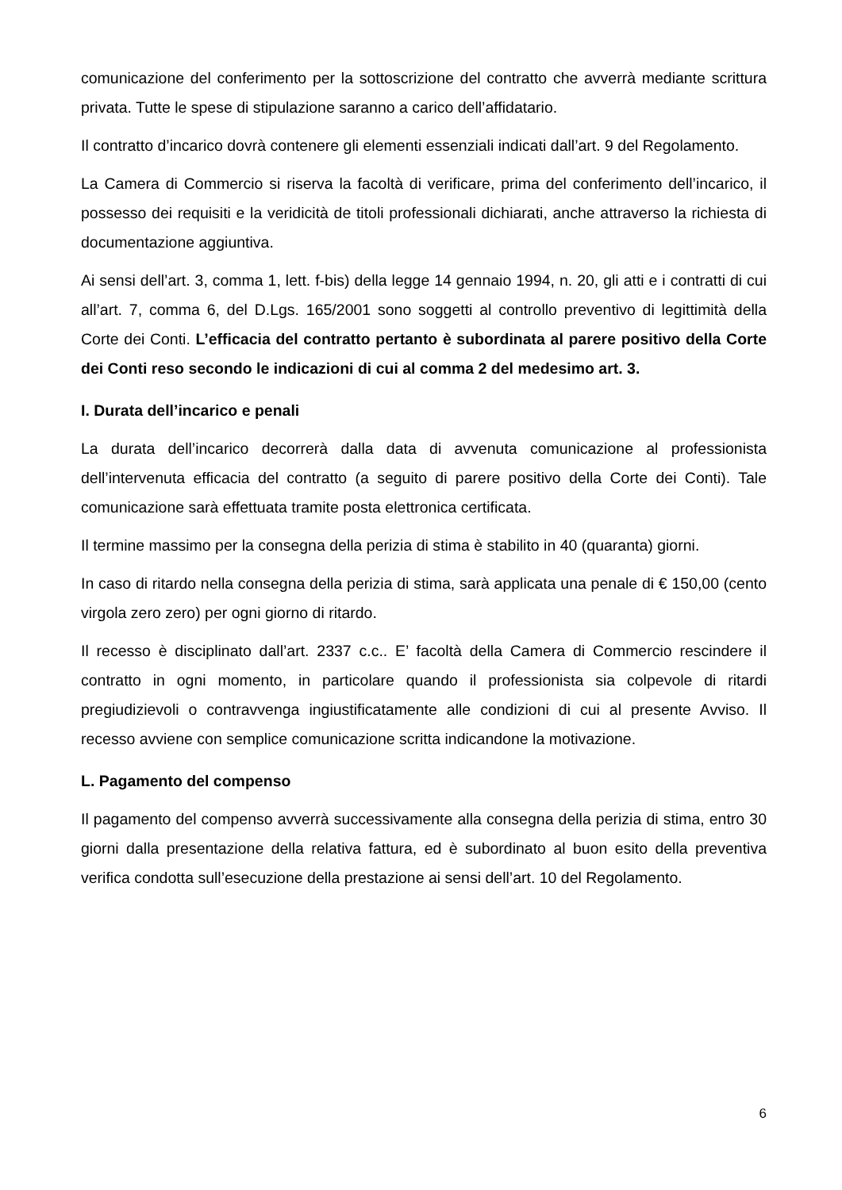comunicazione del conferimento per la sottoscrizione del contratto che avverrà mediante scrittura privata. Tutte le spese di stipulazione saranno a carico dell’affidatario.
Il contratto d’incarico dovrà contenere gli elementi essenziali indicati dall’art. 9 del Regolamento.
La Camera di Commercio si riserva la facoltà di verificare, prima del conferimento dell’incarico, il possesso dei requisiti e la veridicità de titoli professionali dichiarati, anche attraverso la richiesta di documentazione aggiuntiva.
Ai sensi dell’art. 3, comma 1, lett. f-bis) della legge 14 gennaio 1994, n. 20, gli atti e i contratti di cui all’art. 7, comma 6, del D.Lgs. 165/2001 sono soggetti al controllo preventivo di legittimità della Corte dei Conti. L’efficacia del contratto pertanto è subordinata al parere positivo della Corte dei Conti reso secondo le indicazioni di cui al comma 2 del medesimo art. 3.
I. Durata dell’incarico e penali
La durata dell’incarico decorrerà dalla data di avvenuta comunicazione al professionista dell’intervenuta efficacia del contratto (a seguito di parere positivo della Corte dei Conti). Tale comunicazione sarà effettuata tramite posta elettronica certificata.
Il termine massimo per la consegna della perizia di stima è stabilito in 40 (quaranta) giorni.
In caso di ritardo nella consegna della perizia di stima, sarà applicata una penale di € 150,00 (cento virgola zero zero) per ogni giorno di ritardo.
Il recesso è disciplinato dall’art. 2337 c.c.. E’ facoltà della Camera di Commercio rescindere il contratto in ogni momento, in particolare quando il professionista sia colpevole di ritardi pregiudizievoli o contravvenga ingiustificatamente alle condizioni di cui al presente Avviso. Il recesso avviene con semplice comunicazione scritta indicandone la motivazione.
L. Pagamento del compenso
Il pagamento del compenso avverrà successivamente alla consegna della perizia di stima, entro 30 giorni dalla presentazione della relativa fattura, ed è subordinato al buon esito della preventiva verifica condotta sull’esecuzione della prestazione ai sensi dell’art. 10 del Regolamento.
6